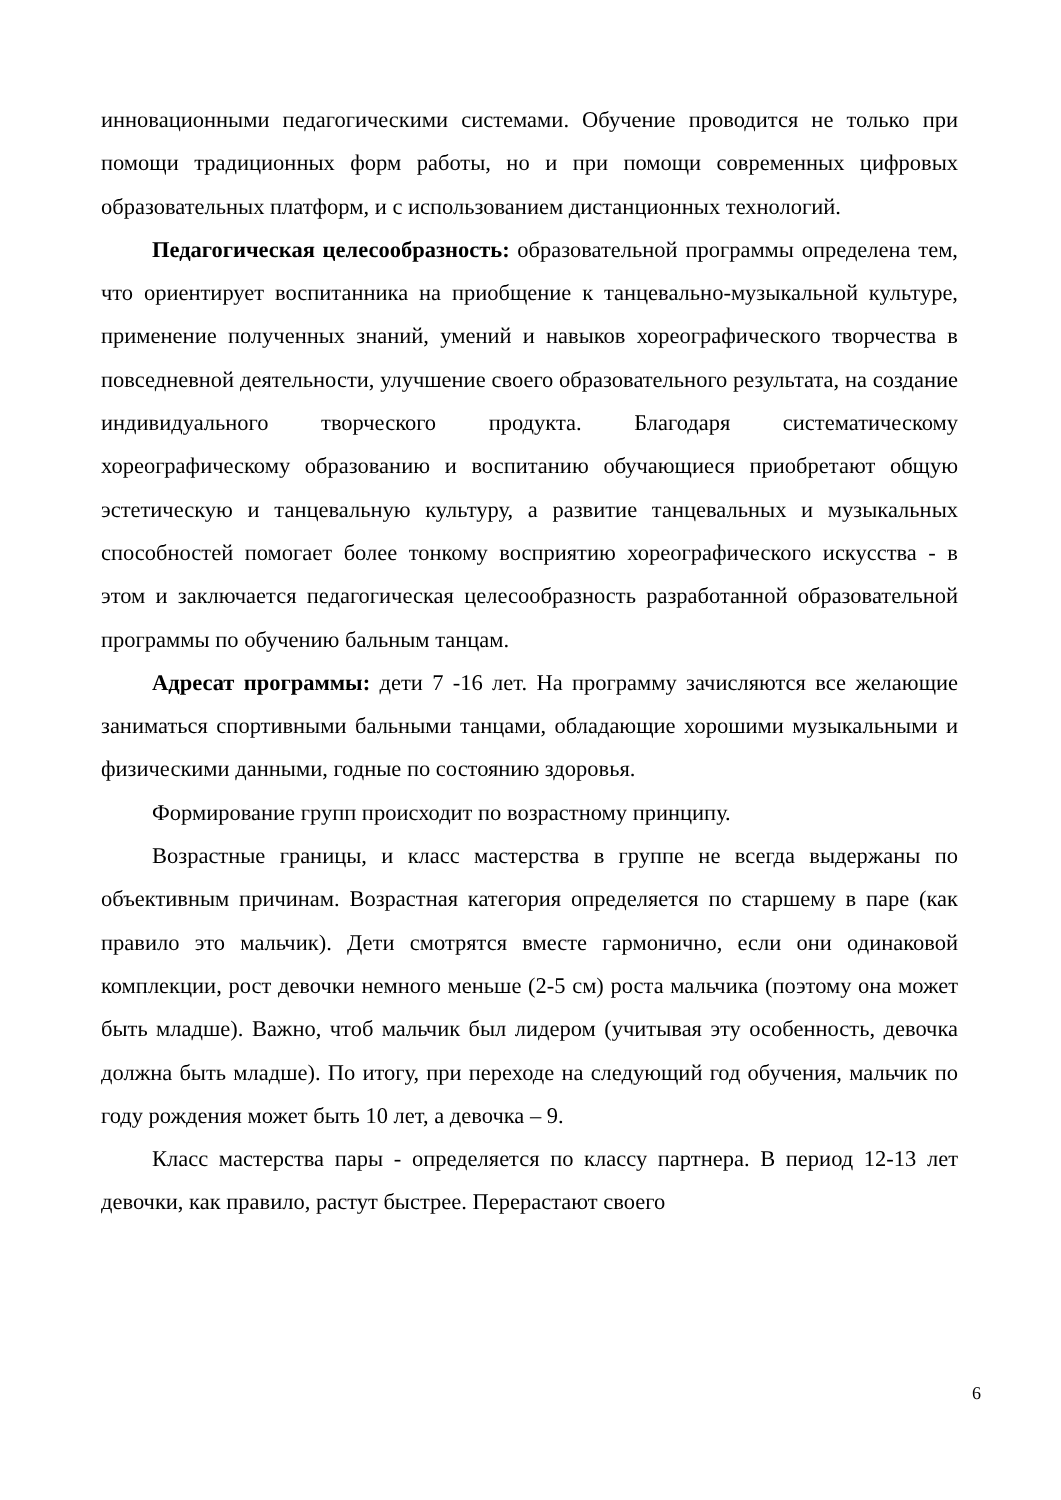инновационными педагогическими системами. Обучение проводится не только при помощи традиционных форм работы, но и при помощи современных цифровых образовательных платформ, и с использованием дистанционных технологий.
Педагогическая целесообразность: образовательной программы определена тем, что ориентирует воспитанника на приобщение к танцевально-музыкальной культуре, применение полученных знаний, умений и навыков хореографического творчества в повседневной деятельности, улучшение своего образовательного результата, на создание индивидуального творческого продукта. Благодаря систематическому хореографическому образованию и воспитанию обучающиеся приобретают общую эстетическую и танцевальную культуру, а развитие танцевальных и музыкальных способностей помогает более тонкому восприятию хореографического искусства - в этом и заключается педагогическая целесообразность разработанной образовательной программы по обучению бальным танцам.
Адресат программы: дети 7 -16 лет. На программу зачисляются все желающие заниматься спортивными бальными танцами, обладающие хорошими музыкальными и физическими данными, годные по состоянию здоровья.
Формирование групп происходит по возрастному принципу.
Возрастные границы, и класс мастерства в группе не всегда выдержаны по объективным причинам. Возрастная категория определяется по старшему в паре (как правило это мальчик). Дети смотрятся вместе гармонично, если они одинаковой комплекции, рост девочки немного меньше (2-5 см) роста мальчика (поэтому она может быть младше). Важно, чтоб мальчик был лидером (учитывая эту особенность, девочка должна быть младше). По итогу, при переходе на следующий год обучения, мальчик по году рождения может быть 10 лет, а девочка – 9.
Класс мастерства пары - определяется по классу партнера. В период 12-13 лет девочки, как правило, растут быстрее. Перерастают своего
6